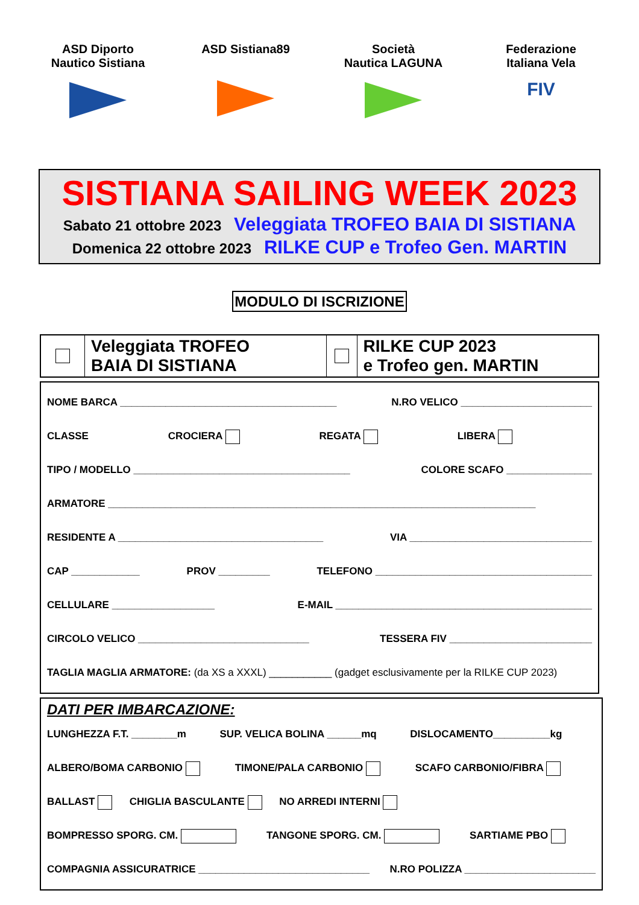ASD Diporto
Nautico Sistiana
ASD Sistiana89 Società
Nautica LAGUNA
Federazione
Italiana Vela
FIV
SISTIANA SAILING WEEK 2023
Sabato 21 ottobre 2023 Veleggiata TROFEO BAIA DI SISTIANA
Domenica 22 ottobre 2023 RILKE CUP e Trofeo Gen. MARTIN
MODULO DI ISCRIZIONE
Veleggiata TROFEO
BAIA DI SISTIANA
RILKE CUP 2023
e Trofeo gen. MARTIN
NOME BARCA ______________________________________ N.RO VELICO _______________________
CLASSE CROCIERA REGATA LIBERA
TIPO / MODELLO ______________________________________ COLORE SCAFO _______________
ARMATORE ___________________________________________________________________________
RESIDENTE A ____________________________________ VIA ________________________________
CAP ____________ PROV _________ TELEFONO ______________________________________
CELLULARE __________________ E-MAIL _____________________________________________
CIRCOLO VELICO ______________________________ TESSERA FIV _________________________
TAGLIA MAGLIA ARMATORE: (da XS a XXXL) ___________ (gadget esclusivamente per la RILKE CUP 2023)
DATI PER IMBARCAZIONE:
LUNGHEZZA F.T. ________m SUP. VELICA BOLINA ______mq DISLOCAMENTO__________kg
ALBERO/BOMA CARBONIO TIMONE/PALA CARBONIO SCAFO CARBONIO/FIBRA
BALLAST CHIGLIA BASCULANTE NO ARREDI INTERNI
BOMPRESSO SPORG. CM. TANGONE SPORG. CM. SARTIAME PBO
COMPAGNIA ASSICURATRICE ______________________________ N.RO POLIZZA _______________________